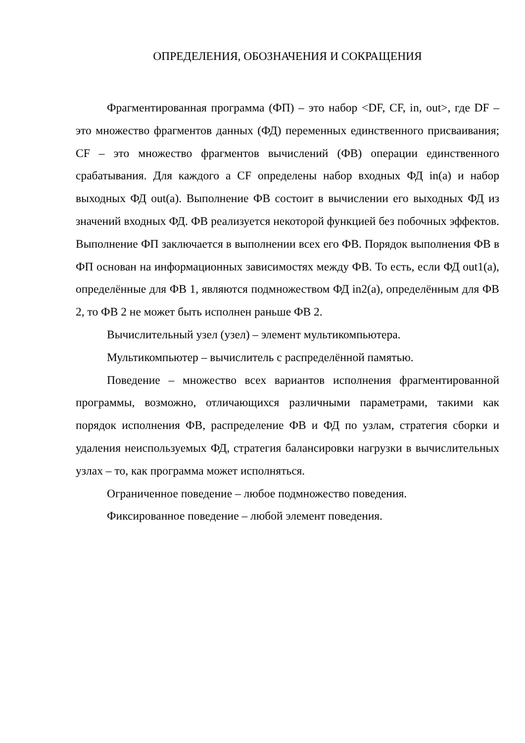ОПРЕДЕЛЕНИЯ, ОБОЗНАЧЕНИЯ И СОКРАЩЕНИЯ
Фрагментированная программа (ФП) – это набор <DF, CF, in, out>, где DF – это множество фрагментов данных (ФД) переменных единственного присваивания; CF – это множество фрагментов вычислений (ФВ) операции единственного срабатывания. Для каждого a CF определены набор входных ФД in(a) и набор выходных ФД out(a). Выполнение ФВ состоит в вычислении его выходных ФД из значений входных ФД. ФВ реализуется некоторой функцией без побочных эффектов. Выполнение ФП заключается в выполнении всех его ФВ. Порядок выполнения ФВ в ФП основан на информационных зависимостях между ФВ. То есть, если ФД out1(a), определённые для ФВ 1, являются подмножеством ФД in2(a), определённым для ФВ 2, то ФВ 2 не может быть исполнен раньше ФВ 2.
Вычислительный узел (узел) – элемент мультикомпьютера.
Мультикомпьютер – вычислитель с распределённой памятью.
Поведение – множество всех вариантов исполнения фрагментированной программы, возможно, отличающихся различными параметрами, такими как порядок исполнения ФВ, распределение ФВ и ФД по узлам, стратегия сборки и удаления неиспользуемых ФД, стратегия балансировки нагрузки в вычислительных узлах – то, как программа может исполняться.
Ограниченное поведение – любое подмножество поведения.
Фиксированное поведение – любой элемент поведения.